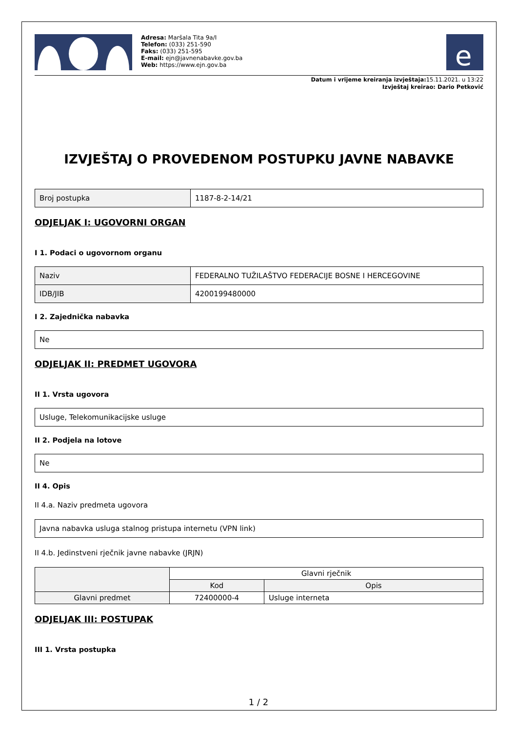Adresa: Maršala Tita 9a/I
Telefon: (033) 251-590
Faks: (033) 251-595
E-mail: ejn@javnenabavke.gov.ba
Web: https://www.ejn.gov.ba
e
Datum i vrijeme kreiranja izvještaja: 15.11.2021. u 13:22
Izvještaj kreirao: Dario Petković
IZVJEŠTAJ O PROVEDENOM POSTUPKU JAVNE NABAVKE
| Broj postupka | 1187-8-2-14/21 |
ODJELJAK I: UGOVORNI ORGAN
I 1. Podaci o ugovornom organu
| Naziv | FEDERALNO TUŽILAŠTVO FEDERACIJE BOSNE I HERCEGOVINE |
| IDB/JIB | 4200199480000 |
I 2. Zajednička nabavka
| Ne |
ODJELJAK II: PREDMET UGOVORA
II 1. Vrsta ugovora
| Usluge, Telekomunikacijske usluge |
II 2. Podjela na lotove
| Ne |
II 4. Opis
II 4.a. Naziv predmeta ugovora
| Javna nabavka usluga stalnog pristupa internetu (VPN link) |
II 4.b. Jedinstveni rječnik javne nabavke (JRJN)
| | Glavni rječnik | |
| --- | --- | --- |
| | Kod | Opis |
| Glavni predmet | 72400000-4 | Usluge interneta |
ODJELJAK III: POSTUPAK
III 1. Vrsta postupka
1 / 2